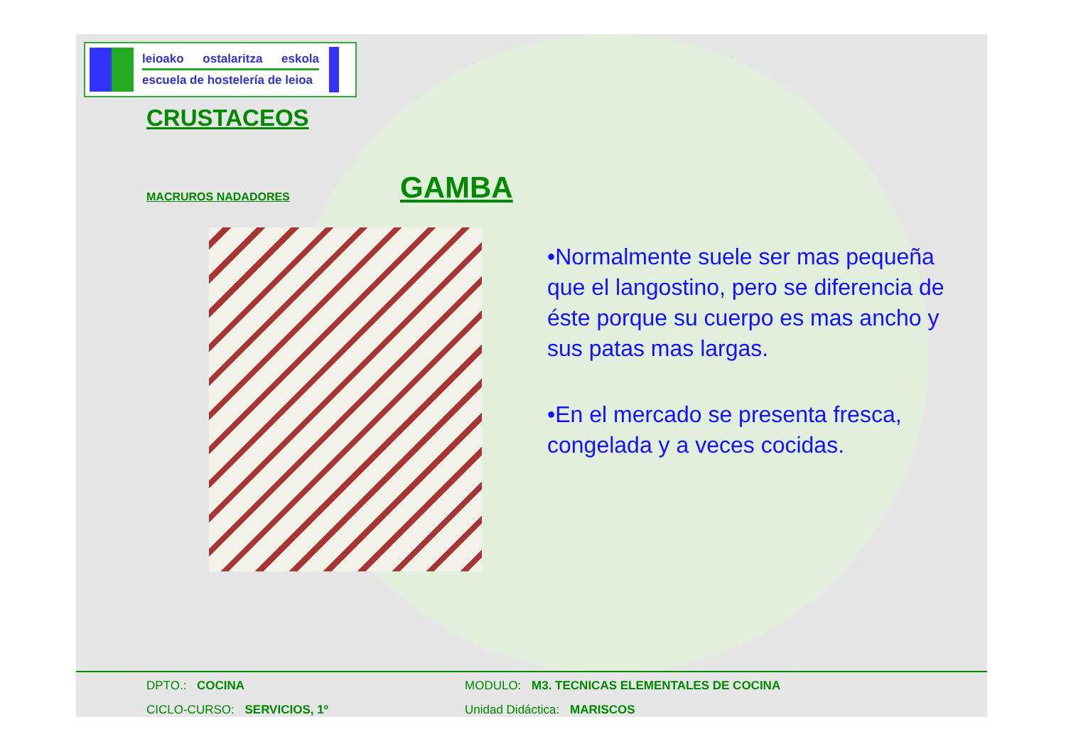leioako ostalaritza eskola
escuela de hostelería de leioa
CRUSTACEOS
MACRUROS NADADORES
GAMBA
•Normalmente suele ser mas pequeña que el langostino, pero se diferencia de éste porque su cuerpo es mas ancho y sus patas mas largas.
•En el mercado se presenta fresca, congelada y a veces cocidas.
DPTO.: COCINA MODULO: M3. TECNICAS ELEMENTALES DE COCINA
CICLO-CURSO: SERVICIOS, 1º Unidad Didáctica: MARISCOS